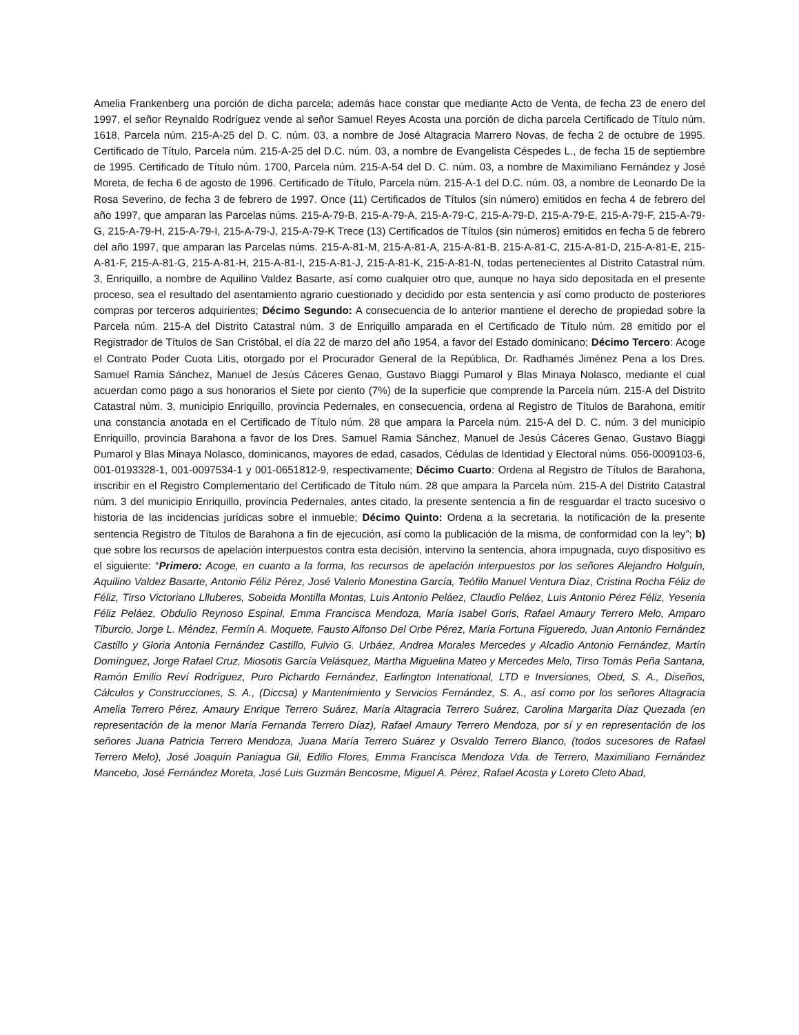Amelia Frankenberg una porción de dicha parcela; además hace constar que mediante Acto de Venta, de fecha 23 de enero del 1997, el señor Reynaldo Rodríguez vende al señor Samuel Reyes Acosta una porción de dicha parcela Certificado de Título núm. 1618, Parcela núm. 215-A-25 del D. C. núm. 03, a nombre de José Altagracia Marrero Novas, de fecha 2 de octubre de 1995. Certificado de Título, Parcela núm. 215-A-25 del D.C. núm. 03, a nombre de Evangelista Céspedes L., de fecha 15 de septiembre de 1995. Certificado de Título núm. 1700, Parcela núm. 215-A-54 del D. C. núm. 03, a nombre de Maximiliano Fernández y José Moreta, de fecha 6 de agosto de 1996. Certificado de Título, Parcela núm. 215-A-1 del D.C. núm. 03, a nombre de Leonardo De la Rosa Severino, de fecha 3 de febrero de 1997. Once (11) Certificados de Títulos (sin número) emitidos en fecha 4 de febrero del año 1997, que amparan las Parcelas núms. 215-A-79-B, 215-A-79-A, 215-A-79-C, 215-A-79-D, 215-A-79-E, 215-A-79-F, 215-A-79-G, 215-A-79-H, 215-A-79-I, 215-A-79-J, 215-A-79-K Trece (13) Certificados de Títulos (sin números) emitidos en fecha 5 de febrero del año 1997, que amparan las Parcelas núms. 215-A-81-M, 215-A-81-A, 215-A-81-B, 215-A-81-C, 215-A-81-D, 215-A-81-E, 215-A-81-F, 215-A-81-G, 215-A-81-H, 215-A-81-I, 215-A-81-J, 215-A-81-K, 215-A-81-N, todas pertenecientes al Distrito Catastral núm. 3, Enriquillo, a nombre de Aquilino Valdez Basarte, así como cualquier otro que, aunque no haya sido depositada en el presente proceso, sea el resultado del asentamiento agrario cuestionado y decidido por esta sentencia y así como producto de posteriores compras por terceros adquirientes; Décimo Segundo: A consecuencia de lo anterior mantiene el derecho de propiedad sobre la Parcela núm. 215-A del Distrito Catastral núm. 3 de Enriquillo amparada en el Certificado de Título núm. 28 emitido por el Registrador de Títulos de San Cristóbal, el día 22 de marzo del año 1954, a favor del Estado dominicano; Décimo Tercero: Acoge el Contrato Poder Cuota Litis, otorgado por el Procurador General de la República, Dr. Radhamés Jiménez Pena a los Dres. Samuel Ramia Sánchez, Manuel de Jesús Cáceres Genao, Gustavo Biaggi Pumarol y Blas Minaya Nolasco, mediante el cual acuerdan como pago a sus honorarios el Siete por ciento (7%) de la superficie que comprende la Parcela núm. 215-A del Distrito Catastral núm. 3, municipio Enriquillo, provincia Pedernales, en consecuencia, ordena al Registro de Títulos de Barahona, emitir una constancia anotada en el Certificado de Título núm. 28 que ampara la Parcela núm. 215-A del D. C. núm. 3 del municipio Enriquillo, provincia Barahona a favor de los Dres. Samuel Ramia Sánchez, Manuel de Jesús Cáceres Genao, Gustavo Biaggi Pumarol y Blas Minaya Nolasco, dominicanos, mayores de edad, casados, Cédulas de Identidad y Electoral núms. 056-0009103-6, 001-0193328-1, 001-0097534-1 y 001-0651812-9, respectivamente; Décimo Cuarto: Ordena al Registro de Títulos de Barahona, inscribir en el Registro Complementario del Certificado de Título núm. 28 que ampara la Parcela núm. 215-A del Distrito Catastral núm. 3 del municipio Enriquillo, provincia Pedernales, antes citado, la presente sentencia a fin de resguardar el tracto sucesivo o historia de las incidencias jurídicas sobre el inmueble; Décimo Quinto: Ordena a la secretaria, la notificación de la presente sentencia Registro de Títulos de Barahona a fin de ejecución, así como la publicación de la misma, de conformidad con la ley”; b) que sobre los recursos de apelación interpuestos contra esta decisión, intervino la sentencia, ahora impugnada, cuyo dispositivo es el siguiente: “Primero: Acoge, en cuanto a la forma, los recursos de apelación interpuestos por los señores Alejandro Holguín, Aquilino Valdez Basarte, Antonio Féliz Pérez, José Valerio Monestina García, Teófilo Manuel Ventura Díaz, Cristina Rocha Féliz de Féliz, Tirso Victoriano Llluberes, Sobeida Montilla Montas, Luis Antonio Peláez, Claudio Peláez, Luis Antonio Pérez Féliz, Yesenia Féliz Peláez, Obdulio Reynoso Espinal, Emma Francisca Mendoza, María Isabel Goris, Rafael Amaury Terrero Melo, Amparo Tiburcio, Jorge L. Méndez, Fermín A. Moquete, Fausto Alfonso Del Orbe Pérez, María Fortuna Figueredo, Juan Antonio Fernández Castillo y Gloria Antonia Fernández Castillo, Fulvio G. Urbáez, Andrea Morales Mercedes y Alcadio Antonio Fernández, Martín Domínguez, Jorge Rafael Cruz, Miosotis García Velásquez, Martha Miguelina Mateo y Mercedes Melo, Tirso Tomás Peña Santana, Ramón Emilio Reví Rodríguez, Puro Pichardo Fernández, Earlington Intenational, LTD e Inversiones, Obed, S. A., Diseños, Cálculos y Construcciones, S. A., (Diccsa) y Mantenimiento y Servicios Fernández, S. A., así como por los señores Altagracia Amelia Terrero Pérez, Amaury Enrique Terrero Suárez, María Altagracia Terrero Suárez, Carolina Margarita Díaz Quezada (en representación de la menor María Fernanda Terrero Díaz), Rafael Amaury Terrero Mendoza, por sí y en representación de los señores Juana Patricia Terrero Mendoza, Juana María Terrero Suárez y Osvaldo Terrero Blanco, (todos sucesores de Rafael Terrero Melo), José Joaquín Paniagua Gil, Edilio Flores, Emma Francisca Mendoza Vda. de Terrero, Maximiliano Fernández Mancebo, José Fernández Moreta, José Luis Guzmán Bencosme, Miguel A. Pérez, Rafael Acosta y Loreto Cleto Abad,